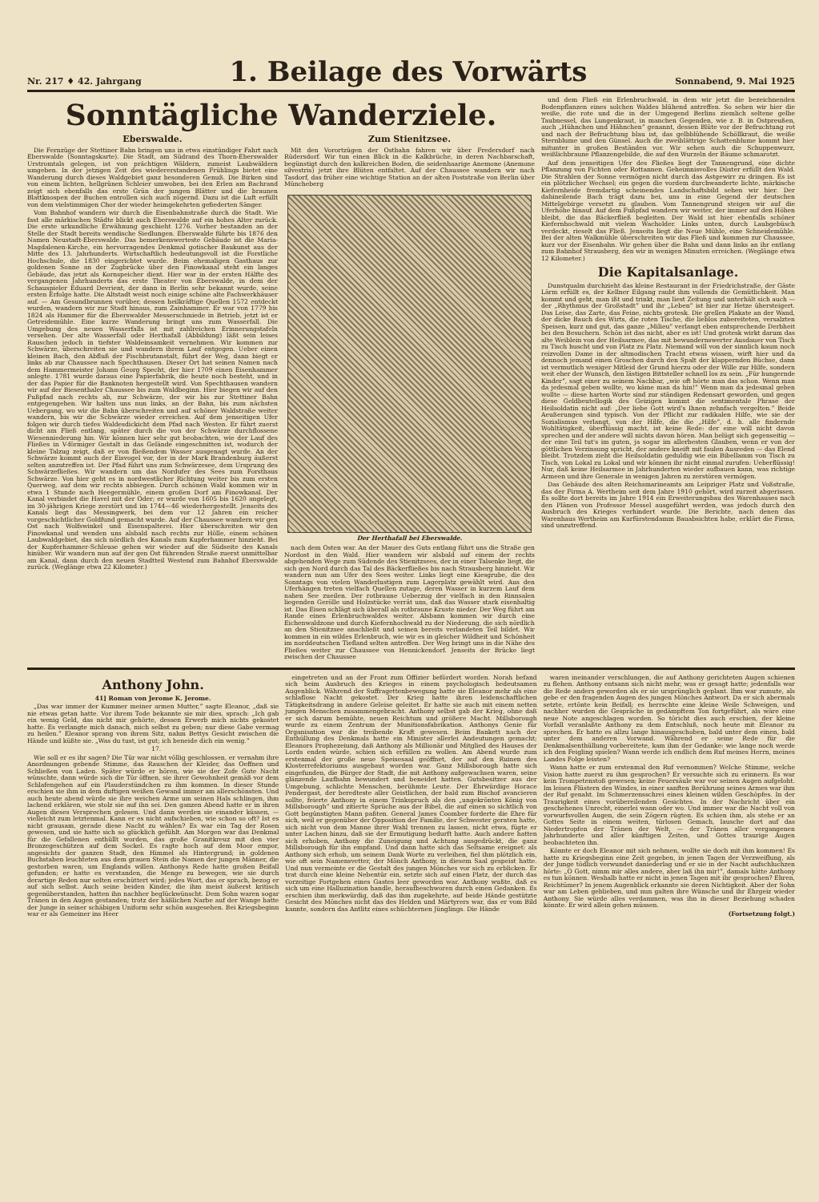Nr. 217 ♦ 42. Jahrgang
1. Beilage des Vorwärts
Sonnabend, 9. Mai 1925
Sonntägliche Wanderziele.
Eberswalde.
Die Fernzüge der Stettiner Bahn bringen uns in etwa einstündiger Fahrt nach Eberswalde (Sonntagskarte). Die Stadt, am Südrand des Thorn-Eberswalder Urstromtals gelegen, ist von prächtigen Wäldern, zumeist Laubwäldern umgeben. In der jetzigen Zeit des wiedererstandenen Frühlings bietet eine Wanderung durch dieses Waldgebiet ganz besonderen Genuß. Die Birken sind von einem lichten, hellgrünen Schleier umwoben, bei den Erlen am Bachrand zeigt sich ebenfalls das erste Grün der jungen Blätter und die braunen Blattknospen der Buchen entrollen sich auch zögernd. Dazu ist die Luft erfüllt von dem vielstimmigen Chor der wieder heimgekehrten gefiederten Sänger.
Vom Bahnhof wandern wir durch die Eisenbahnstraße durch die Stadt. Wie fast alle märkischen Städte blickt auch Eberswalde auf ein hohes Alter zurück. Die erste urkundliche Erwähnung geschieht 1276. Vorher bestanden an der Stelle der Stadt bereits wendische Siedlungen. Eberswalde führte bis 1876 den Namen Neustadt-Eberswalde. Das bemerkenswerteste Gebäude ist die Maria-Magdalenen-Kirche, ein hervorragendes Denkmal gotischer Baukunst aus der Mitte des 13. Jahrhunderts. Wirtschaftlich bedeutungsvoll ist die Forstliche Hochschule, die 1830 eingerichtet wurde. Beim ehemaligen Gasthaus zur goldenen Sonne an der Zugbrücke über den Finowkanal steht ein langes Gebäude, das jetzt als Kornspeicher dient. Hier war in der ersten Hälfte des vergangenen Jahrhunderts das erste Theater von Eberswalde, in dem der Schauspieler Eduard Devrient, der dann in Berlin sehr bekannt wurde, seine ersten Erfolge hatte. Die Altstadt weist noch einige schöne alte Fachwerkhäuser auf. — Am Gesundbrunnen vorüber, dessen heilkräftige Quellen 1572 entdeckt wurden, wandern wir zur Stadt hinaus, zum Zainhammer. Er war von 1779 bis 1824 als Hammer für die Eberswalder Messerschmiede in Betrieb, jetzt ist er Getreidemühle. Eine kurze Wanderung bringt uns zum Wasserfall. Die Umgebung des neuen Wasserfalls ist mit zahlreichen Erinnerungstafeln versehen. Der alte Wasserfall oder Herthafall (Abbildung) läßt sein leises Rauschen jedoch in tiefster Waldeinsamkeit vernehmen. Wir kommen zur Schwärze, überschreiten sie und wandern ihrem Lauf entgegen. Ueber einen kleinen Bach, den Abfluß der Fischbrutanstalt, führt der Weg, dann biegt er links ab zur Chaussee nach Spechthausen. Dieser Ort hat seinen Namen nach dem Hammermeister Johann Georg Specht, der hier 1709 einen Eisenhammer anlegte. 1781 wurde daraus eine Papierfabrik, die heute noch besteht, und in der das Papier für die Banknoten hergestellt wird. Von Spechthausen wandern wir auf der Biesenthaler Chaussee bis zum Waldbeginn. Hier biegen wir auf den Fußpfad nach rechts ab, zur Schwärze, der wir bis zur Stettiner Bahn entgegengehen. Wir halten uns nun links, an der Bahn, bis zum nächsten Uebergang, wo wir die Bahn überschreiten und auf schöner Waldstraße weiter wandern, bis wir die Schwärze wieder erreichen. Auf dem jenseitigen Ufer folgen wir durch tiefes Waldesdickicht dem Pfad nach Westen. Er führt zuerst dicht am Fließ entlang, später durch die von der Schwärze durchflossene Wiesenniederung hin. Wir können hier sehr gut beobachten, wie der Lauf des Fließes in V-förmiger Gestalt in das Gelände eingeschnitten ist, wodurch der kleine Talzug zeigt, daß er von fließendem Wasser ausgenagt wurde. An der Schwärze kommt auch der Eisvogel vor, der in der Mark Brandenburg äußerst selten anzutreffen ist. Der Pfad führt uns zum Schwärzesee, dem Ursprung des Schwärzefließes. Wir wandern um das Nordufer des Sees zum Forsthaus Schwärze. Von hier geht es in nordwestlicher Richtung weiter bis zum ersten Querweg, auf dem wir rechts abbiegen. Durch schönen Wald kommen wir in etwa 1 Stunde nach Heegermühle, einem großen Dorf am Finowkanal. Der Kanal verbindet die Havel mit der Oder; er wurde von 1605 bis 1620 angelegt, im 30-jährigen Kriege zerstört und im 1744—46 wiederhergestellt. Jenseits des Kanals liegt das Messingwerk, bei dem vor 12 Jahren ein reicher vorgeschichtlicher Goldfund gemacht wurde. Auf der Chaussee wandern wir gen Ost nach Wolfswinkel und Eisenspalterei. Hier überschreiten wir den Finowkanal und wenden uns alsbald nach rechts zur Hölle, einem schönen Laubwaldgebiet, das sich nördlich des Kanals zum Kupferhammer hinzieht. Bei der Kupferhammer-Schleuse gehen wir wieder auf die Südseite des Kanals hinüber. Wir wandern nun auf der gen Ost führenden Straße zuerst unmittelbar am Kanal, dann durch den neuen Stadtteil Westend zum Bahnhof Eberswalde zurück. (Weglänge etwa 22 Kilometer.)
Zum Stienitzsee.
Mit den Vorortzügen der Ostbahn fahren wir über Fredersdorf nach Rüdersdorf. Wir tun einen Blick in die Kalkbrüche, in deren Nachbarschaft, begünstigt durch den kalkreichen Boden, die seidenhaarige Anemone (Anemone silvestris) jetzt ihre Blüten entfaltet. Auf der Chaussee wandern wir nach Tasdorf, das früher eine wichtige Station an der alten Poststraße von Berlin über Müncheberg
Der Herthafall bei Eberswalde.
nach dem Osten war. An der Mauer des Guts entlang führt uns die Straße gen Nordost in den Wald. Hier wandern wir alsbald auf einem der rechts abgehenden Wege zum Südende des Stienitzsees, der in einer Talsenke liegt, die sich gen Nord durch das Tal des Bäckerfließes bis nach Strausberg hinzieht. Wir wandern nun am Ufer des Sees weiter. Links liegt eine Kiesgrube, die des Sonntags von vielen Wanderlustigen zum Lagerplatz gewählt wird. Aus den Uferhängen treten vielfach Quellen zutage, deren Wasser in kurzem Lauf dem nahen See zueilen. Der rotbraune Ueberzug der vielfach in den Rinnsalen liegenden Gerölle und Holzstücke verrät uns, daß das Wasser stark eisenhaltig ist. Das Eisen schlägt sich überall als rotbraune Kruste nieder. Der Weg führt am Rande eines Erlenbruchwaldes weiter. Alsbann kommen wir durch eine Eichenwaldzone und durch Kiefernhochwald zu der Niederung, die sich nördlich an den Stienitzsee anschließt und seinen bereits verlandeten Teil bildet. Wir kommen in ein wildes Erlenbruch, wie wir es in gleicher Wildheit und Schönheit im norddeutschen Tiefland selten antreffen. Der Weg bringt uns in die Nähe des Fließes weiter zur Chaussee von Hennickendorf. Jenseits der Brücke liegt zwischen der Chaussee
und dem Fließ ein Erlenbruchwald, in dem wir jetzt die bezeichnenden Bodenpflanzen eines solchen Waldes blühend antreffen. So sehen wir hier die weiße, die rote und die in der Umgegend Berlins ziemlich seltene gelbe Taubnessel, das Lungenkraut, in manchen Gegenden, wie z. B. in Ostpreußen, auch „Hühnchen und Hähnchen“ genannt, dessen Blüte vor der Befruchtung rot und nach der Befruchtung blau ist, das gelbblühende Schöllkraut, die weiße Sternblume und den Günsel. Auch die zweiblättrige Schattenblume kommt hier mitunter in großen Beständen vor. Wir sehen auch die Schuppenwurz, weißlichbraune Pflanzengebilde, die auf den Wurzeln der Bäume schmarotzt.
Auf dem jenseitigen Ufer des Fließes liegt der Tannengrund, eine dichte Pflanzung von Fichten oder Rottannen. Geheimnisvolles Düster erfüllt den Wald. Die Strahlen der Sonne vermögen nicht durch das Astgewirr zu dringen. Es ist ein plötzlicher Wechsel; ein gegen die vordem durchwanderte lichte, märkische Kiefernheide fremdartig scheinendes Landschaftsbild sehen wir hier. Der dahineilende Bach trägt dazu bei, uns in eine Gegend der deutschen Mittelgebirge versetzt zu glauben. Vom Tannengrund steigen wir auf die Uferhöhe hinauf. Auf dem Fußpfad wandern wir weiter, der immer auf den Höhen bleibt, die das Bäckerfließ begleiten. Der Wald ist hier ebenfalls schöner Kiefernhochwald mit vielem Wacholder. Links unten, durch Laubgebüsch verdeckt, rieselt das Fließ. Jenseits liegt die Neue Mühle, eine Schneidemühle. Bei der alten Walkmühle überschreiten wir das Fließ und kommen zur Chaussee, kurz vor der Eisenbahn. Wir gehen über die Bahn und dann links an ihr entlang zum Bahnhof Strausberg, den wir in wenigen Minuten erreichen. (Weglänge etwa 12 Kilometer.)
Die Kapitalsanlage.
Dunstqualm durchzieht das kleine Restaurant in der Friedrichstraße, der Gäste Lärm erfüllt es, der Kellner Eilgang raubt ihm vollends die Gemütlichkeit. Man kommt und geht, man ißt und trinkt, man liest Zeitung und unterhält sich auch — der „Rhythmus der Großstadt“ und ihr „Leben“ ist hier zur Hetze übersteigert. Das Leise, das Zarte, das Feine, nichts grotesk. Die grellen Plakate an der Wand, der dicke Bauch des Wirts, die roten Tische, die lieblos zubereiteten, versalzten Speisen, kurz und gut, das ganze „Milieu“ verlangt eben entsprechende Derbheit bei den Besuchern. Schön ist das nicht, aber es ist! Und grotesk wirkt darum das alte Weiblein von der Heilsarmee, das mit bewundernswerter Ausdauer von Tisch zu Tisch huscht und von Platz zu Platz. Niemand will von der sinnlich kaum noch reizvollen Dame in der altmodischen Tracht etwas wissen, wirft hier und da dennoch jemand einen Groschen durch den Spalt der klappernden Büchse, dann ist vermutlich weniger Mitleid der Grund hierzu oder der Wille zur Hilfe, sondern weit eher der Wunsch, den lästigen Bittsteller schnell los zu sein. „Für hungernde Kinder“, sagt einer zu seinem Nachbar, „wie oft hörte man das schon. Wenn man da jedesmal geben wollte, wo käme man da hin!“ Wenn man da jedesmal geben wollte — diese harten Worte sind zur ständigen Redensart geworden, und gegen diese Geldbeutellogik des Geizigen kommt die sentimentale Phrase der Heilsoldatin nicht auf: „Der liebe Gott wird's Ihnen zehnfach vergelten.“ Beide Aeußerungen sind typisch. Von der Pflicht zur radikalen Hilfe, wie sie der Sozialismus verlangt, von der Hilfe, die die „Hilfe“, d. h. alle findernde Wohltätigkeit, überflüssig macht, ist keine Rede: der eine will nicht davon sprechen und der andere will nichts davon hören. Man belügt sich gegenseitig — der eine Teil tut's im guten, ja sogar im allerbesten Glauben, wenn er von der göttlichen Verzinsung spricht, der andere kneift mit faulen Ausreden — das Elend bleibt. Trotzdem zieht die Heilsoldatin geduldig wie ein Bibellamm von Tisch zu Tisch, von Lokal zu Lokal und wir können ihr nicht einmal zurufen: Ueberflüssig! Nur, daß keine Heilsarmee in Jahrhunderten wieder aufbauen kann, was richtige Armeen und ihre Generale in wenigen Jahren zu zerstören vermögen.
Das Gebäude des alten Reichsmarineamts am Leipziger Platz und Voßstraße, das der Firma A. Wertheim seit dem Jahre 1910 gehört, wird zurzeit abgerissen. Es sollte dort bereits im Jahre 1914 ein Erweiterungsbau des Warenhauses nach den Plänen von Professor Messel ausgeführt werden, was jedoch durch den Ausbruch des Krieges verhindert wurde. Die Berichte, nach denen das Warenhaus Wertheim am Kurfürstendamm Bauabsichten habe, erklärt die Firma, sind unzutreffend.
Anthony John.
41] Roman von Jerome K. Jerome.
„Das war immer der Kummer meiner armen Mutter,“ sagte Eleanor, „daß sie nie etwas getan hatte. Vor ihrem Tode bekannte sie mir dies, sprach: „Ich gab ein wenig Geld, das nicht mir gehörte, dessen Erwerb mich nichts gekostet hatte. Es verlangte mich danach, mich selbst zu geben; nur diese Gabe vermag zu heilen.“ Eleanor sprang von ihrem Sitz, nahm Bettys Gesicht zwischen die Hände und küßte sie. „Was du tust, ist gut; ich beneide dich ein wenig.“
17.
Wie soll er es ihr sagen? Die Tür war nicht völlig geschlossen, er vernahm ihre Anordnungen gebende Stimme, das Rauschen der Kleider, das Oeffnen und Schließen von Laden. Später würde er hören, wie sie der Zofe Gute Nacht wünschte, dann würde sich die Tür öffnen, sie ihrer Gewohnheit gemäß vor dem Schlafengehen auf ein Plauderstündchen zu ihm kommen. In dieser Stunde erschien sie ihm in dem duftigen weißen Gewand immer am allerschönsten. Und auch heute abend würde sie ihre weichen Arme um seinen Hals schlingen, ihm lachend erklären, wie stolz sie auf ihn sei. Den ganzen Abend hatte er in ihren Augen dieses Versprechen gelesen. Und dann werden sie einander küssen, — vielleicht zum letztenmal. Kann er es nicht aufschieben, wie schon so oft? Ist es nicht grausam, gerade diese Nacht zu wählen? Es war ein Tag der Rosen gewesen, und sie hatte sich so glücklich gefühlt. Am Morgen war das Denkmal für die Gefallenen enthüllt worden, das große Granitkreuz mit den vier Bronzegeschützen auf dem Sockel. Es ragte hoch auf dem Moor empor, angesichts der ganzen Stadt, den Himmel als Hintergrund; in goldenen Buchstaben leuchteten aus dem grauen Stein die Namen der jungen Männer, die gestorben waren, um Englands willen. Anthonys Rede hatte großen Beifall gefunden; er hatte es verstanden, die Menge zu bewegen, wie sie durch derartige Reden nur selten erschüttert wird; jedes Wort, das er sprach, bezog er auf sich selbst. Auch seine beiden Kinder, die ihm meist äußerst kritisch gegenüberstanden, hatten ihn nachher beglückwünscht. Dem Sohn waren sogar Tränen in den Augen gestanden; trotz der häßlichen Narbe auf der Wange hatte der Junge in seiner schäbigen Uniform sehr schön ausgesehen. Bei Kriegsbeginn war er als Gemeiner ins Heer
eingetreten und an der Front zum Offizier befördert worden. Norah befand sich beim Ausbruch des Krieges in einem psychologisch bedeutsamen Augenblick. Während der Suffragettenbewegung hatte sie Eleanor mehr als eine schlaflose Nacht gekostet. Der Krieg hatte ihren leidenschaftlichen Tätigkeitsdrang in andere Geleise geleitet. Er hatte sie auch mit einem netten jungen Menschen zusammengebracht. Anthony selbst gab der Krieg, ohne daß er sich darum bemühte, neuen Reichtum und größere Macht. Millsborough wurde zu einem Zentrum der Munitionsfabrikation. Anthonys Genie für Organisation war die treibende Kraft gewesen. Beim Bankett nach der Enthüllung des Denkmals hatte ein Minister allerlei Andeutungen gemacht; Eleanors Prophezeiung, daß Anthony als Millionär und Mitglied des Hauses der Lords enden würde, schien sich erfüllen zu wollen. Am Abend wurde zum erstenmal der große neue Speisesaal geöffnet, der auf den Ruinen des Klosterrefektoriums ausgebaut worden war. Ganz Millsborough hatte sich eingefunden, die Bürger der Stadt, die mit Anthony aufgewachsen waren, seine glänzende Laufbahn bewundert und beneidet hatten. Gutsbesitzer aus der Umgebung, schlichte Menschen, berühmte Leute. Der Ehrwürdige Horace Pendergast, der beredteste aller Geistlichen, der bald zum Bischof avancieren sollte, feierte Anthony in einem Trinkspruch als den „ungekrönten König von Millsborough“ und zitierte Sprüche aus der Bibel, die auf einen so sichtlich von Gott begünstigten Mann paßten. General James Coomber forderte die Ehre für sich, weil er gegenüber der Opposition der Familie, der Schwester geraten hatte, sich nicht von dem Manne ihrer Wahl trennen zu lassen, nicht etwa, fügte er unter Lachen hinzu, daß sie der Ermutigung bedurft hatte. Auch andere hatten sich erhoben, Anthony die Zuneigung und Achtung ausgedrückt, die ganz Millsborough für ihn empfand. Und dann hatte sich das Seltsame ereignet: als Anthony sich erhob, um seinem Dank Worte zu verleihen, fiel ihm plötzlich ein, wie oft sein Namensvetter, der Mönch Anthony, in diesem Saal gespeist hatte. Und nun vermeinte er die Gestalt des jungen Mönches vor sich zu erblicken. Er trat durch eine kleine Nebentür ein, setzte sich auf einen Platz, der durch das vorzeitige Fortgehen eines Gastes leer geworden war. Anthony wußte, daß es sich um eine Halluzination handle, heraufbeschworen durch einen Gedanken. Es erschien ihm merkwürdig, daß das ihm zugekehrte, auf beide Hände gestützte Gesicht des Mönches nicht das des Helden und Märtyrers war, das er vom Bild kannte, sondern das Antlitz eines schüchternen Jünglings. Die Hände
waren ineinander verschlungen, die auf Anthony gerichteten Augen schienen zu flehen. Anthony entsann sich nicht mehr, was er gesagt hatte; jedenfalls war die Rede anders geworden als er sie ursprünglich geplant. Ihm war zumute, als gebe er den fragenden Augen des jungen Mönches Antwort. Da er sich abermals setzte, ertönte kein Beifall; es herrschte eine kleine Weile Schweigen, und nachher wurden die Gespräche in gedämpftem Ton fortgeführt, als wäre eine neue Note angeschlagen worden. So töricht dies auch erschien, der kleine Vorfall veranlaßte Anthony zu dem Entschluß, noch heute mit Eleanor zu sprechen. Er hatte es allzu lange hinausgeschoben, bald unter dem einen, bald unter dem anderen Vorwand. Während er seine Rede für die Denkmalsenthüllung vorbereitete, kam ihm der Gedanke: wie lange noch werde ich den Feigling spielen? Wann werde ich endlich dem Ruf meines Herrn, meines Landes Folge leisten?
Wann hatte er zum erstenmal den Ruf vernommen? Welche Stimme, welche Vision hatte zuerst zu ihm gesprochen? Er versuchte sich zu erinnern. Es war kein Trompetenstoß gewesen; keine Feuersäule war vor seinen Augen aufgeloht. Im leisen Flüstern des Windes, in einer sanften Berührung seines Armes war ihm der Ruf genaht. Im Schmerzensschrei eines kleinen wilden Geschöpfes. In der Traurigkeit eines vorübereilenden Gesichtes. In der Nachricht über ein geschehenes Unrecht, einerlei wann oder wo. Und immer war die Nacht voll von vorwurfsvollen Augen, die sein Zögern rügten. Es schien ihm, als stehe er an Gottes Seite in einem weiten, türlosen Gemach, lausche dort auf das Niedertropfen der Tränen der Welt, — der Tränen aller vergangenen Jahrhunderte und aller künftigen Zeiten, und Gottes traurige Augen beobachteten ihn.
Könnte er doch Eleanor mit sich nehmen, wollte sie doch mit ihm kommen! Es hatte zu Kriegsbeginn eine Zeit gegeben, in jenen Tagen der Verzweiflung, als der Junge tödlich verwundet daniederlag und er sie in der Nacht aufschluchzen hörte: „O Gott, nimm mir alles andere, aber laß ihn mir!“, damals hätte Anthony es tun können. Weshalb hatte er nicht in jenen Tagen mit ihr gesprochen? Ehren, Reichtümer? In jenem Augenblick erkannte sie deren Nichtigkeit. Aber der Sohn war am Leben geblieben, und nun galten ihre Wünsche und ihr Ehrgeiz wieder Anthony. Sie würde alles verdammen, was ihn in dieser Beziehung schaden könnte. Er wird allein gehen müssen.
(Fortsetzung folgt.)